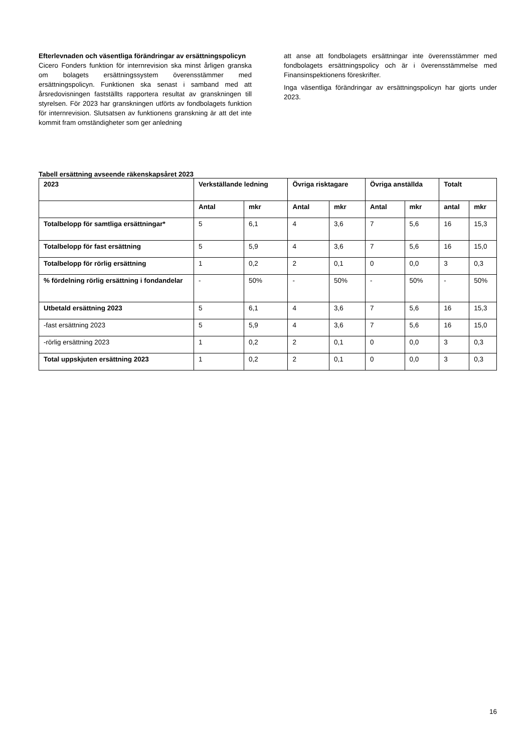Efterlevnaden och väsentliga förändringar av ersättningspolicyn
Cicero Fonders funktion för internrevision ska minst årligen granska om bolagets ersättningssystem överensstämmer med ersättningspolicyn. Funktionen ska senast i samband med att årsredovisningen fastställts rapportera resultat av granskningen till styrelsen. För 2023 har granskningen utförts av fondbolagets funktion för internrevision. Slutsatsen av funktionens granskning är att det inte kommit fram omständigheter som ger anledning
att anse att fondbolagets ersättningar inte överensstämmer med fondbolagets ersättningspolicy och är i överensstämmelse med Finansinspektionens föreskrifter.
Inga väsentliga förändringar av ersättningspolicyn har gjorts under 2023.
Tabell ersättning avseende räkenskapsåret 2023
| 2023 | Verkställande ledning | | Övriga risktagare | | Övriga anställda | | Totalt | |
| --- | --- | --- | --- | --- | --- | --- | --- | --- |
| | Antal | mkr | Antal | mkr | Antal | mkr | antal | mkr |
| Totalbelopp för samtliga ersättningar* | 5 | 6,1 | 4 | 3,6 | 7 | 5,6 | 16 | 15,3 |
| Totalbelopp för fast ersättning | 5 | 5,9 | 4 | 3,6 | 7 | 5,6 | 16 | 15,0 |
| Totalbelopp för rörlig ersättning | 1 | 0,2 | 2 | 0,1 | 0 | 0,0 | 3 | 0,3 |
| % fördelning rörlig ersättning i fondandelar | - | 50% | - | 50% | - | 50% | - | 50% |
| Utbetald ersättning 2023 | 5 | 6,1 | 4 | 3,6 | 7 | 5,6 | 16 | 15,3 |
| -fast ersättning 2023 | 5 | 5,9 | 4 | 3,6 | 7 | 5,6 | 16 | 15,0 |
| -rörlig ersättning 2023 | 1 | 0,2 | 2 | 0,1 | 0 | 0,0 | 3 | 0,3 |
| Total uppskjuten ersättning 2023 | 1 | 0,2 | 2 | 0,1 | 0 | 0,0 | 3 | 0,3 |
16